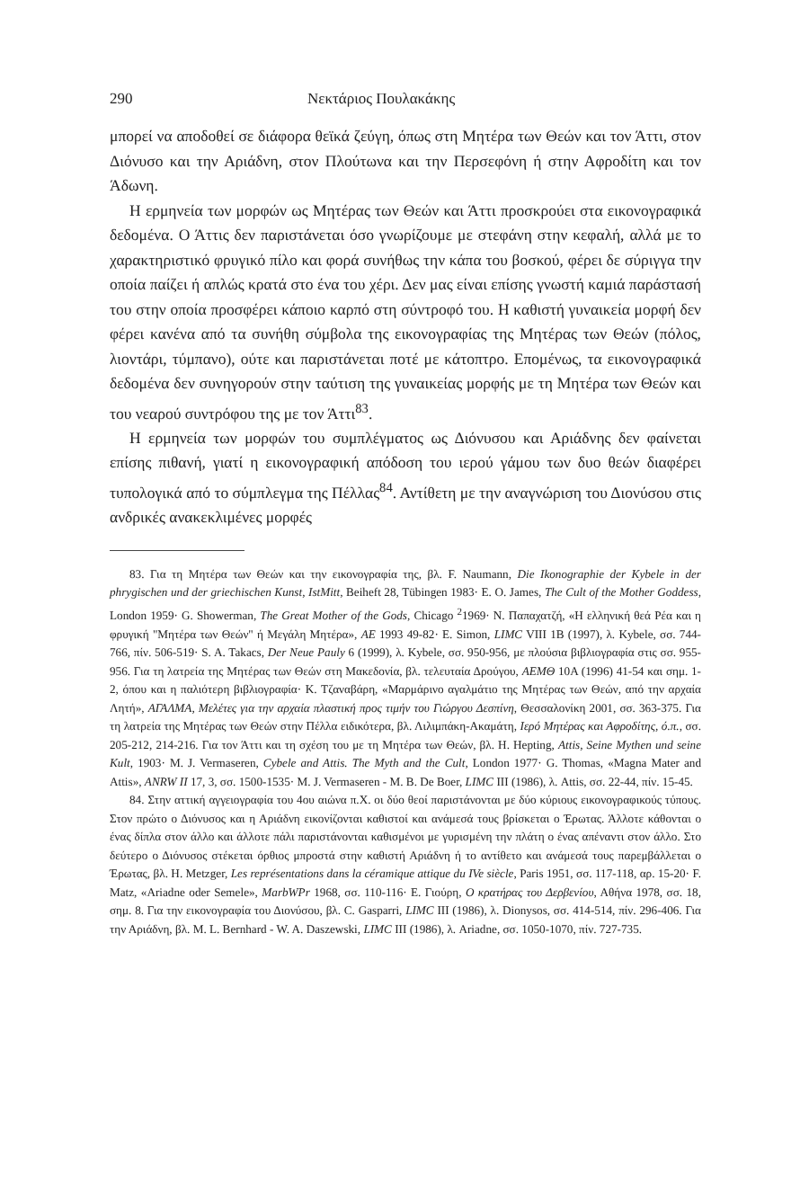290 Νεκτάριος Πουλακάκης
μπορεί να αποδοθεί σε διάφορα θεϊκά ζεύγη, όπως στη Μητέρα των Θεών και τον Άττι, στον Διόνυσο και την Αριάδνη, στον Πλούτωνα και την Περσεφόνη ή στην Αφροδίτη και τον Άδωνη.
Η ερμηνεία των μορφών ως Μητέρας των Θεών και Άττι προσκρούει στα εικονογραφικά δεδομένα. Ο Άττις δεν παριστάνεται όσο γνωρίζουμε με στεφάνη στην κεφαλή, αλλά με το χαρακτηριστικό φρυγικό πίλο και φορά συνήθως την κάπα του βοσκού, φέρει δε σύριγγα την οποία παίζει ή απλώς κρατά στο ένα του χέρι. Δεν μας είναι επίσης γνωστή καμιά παράστασή του στην οποία προσφέρει κάποιο καρπό στη σύντροφό του. Η καθιστή γυναικεία μορφή δεν φέρει κανένα από τα συνήθη σύμβολα της εικονογραφίας της Μητέρας των Θεών (πόλος, λιοντάρι, τύμπανο), ούτε και παριστάνεται ποτέ με κάτοπτρο. Επομένως, τα εικονογραφικά δεδομένα δεν συνηγορούν στην ταύτιση της γυναικείας μορφής με τη Μητέρα των Θεών και του νεαρού συντρόφου της με τον Άττι<sup>83</sup>.
Η ερμηνεία των μορφών του συμπλέγματος ως Διόνυσου και Αριάδνης δεν φαίνεται επίσης πιθανή, γιατί η εικονογραφική απόδοση του ιερού γάμου των δυο θεών διαφέρει τυπολογικά από το σύμπλεγμα της Πέλλας<sup>84</sup>. Αντίθετη με την αναγνώριση του Διονύσου στις ανδρικές ανακεκλιμένες μορφές
83. Για τη Μητέρα των Θεών και την εικονογραφία της, βλ. F. Naumann, Die Ikonographie der Kybele in der phrygischen und der griechischen Kunst, IstMitt, Beiheft 28, Tübingen 1983· E. O. James, The Cult of the Mother Goddess, London 1959· G. Showerman, The Great Mother of the Gods, Chicago <sup>2</sup>1969· Ν. Παπαχατζή, «Η ελληνική θεά Ρέα και η φρυγική "Μητέρα των Θεών" ή Μεγάλη Μητέρα», ΑΕ 1993 49-82· E. Simon, LIMC VIII 1B (1997), λ. Kybele, σσ. 744-766, πίν. 506-519· S. A. Takacs, Der Neue Pauly 6 (1999), λ. Kybele, σσ. 950-956, με πλούσια βιβλιογραφία στις σσ. 955-956. Για τη λατρεία της Μητέρας των Θεών στη Μακεδονία, βλ. τελευταία Δρούγου, ΑΕΜΘ 10Α (1996) 41-54 και σημ. 1-2, όπου και η παλιότερη βιβλιογραφία· Κ. Τζαναβάρη, «Μαρμάρινο αγαλμάτιο της Μητέρας των Θεών, από την αρχαία Λητή», ΑΓΑΛΜΑ, Μελέτες για την αρχαία πλαστική προς τιμήν του Γιώργου Δεσπίνη, Θεσσαλονίκη 2001, σσ. 363-375. Για τη λατρεία της Μητέρας των Θεών στην Πέλλα ειδικότερα, βλ. Λιλιμπάκη-Ακαμάτη, Ιερό Μητέρας και Αφροδίτης, ό.π., σσ. 205-212, 214-216. Για τον Άττι και τη σχέση του με τη Μητέρα των Θεών, βλ. H. Hepting, Attis, Seine Mythen und seine Kult, 1903· M. J. Vermaseren, Cybele and Attis. The Myth and the Cult, London 1977· G. Thomas, «Magna Mater and Attis», ANRW II 17, 3, σσ. 1500-1535· M. J. Vermaseren - M. B. De Boer, LIMC III (1986), λ. Attis, σσ. 22-44, πίν. 15-45.
84. Στην αττική αγγειογραφία του 4ου αιώνα π.Χ. οι δύο θεοί παριστάνονται με δύο κύριους εικονογραφικούς τύπους. Στον πρώτο ο Διόνυσος και η Αριάδνη εικονίζονται καθιστοί και ανάμεσά τους βρίσκεται ο Έρωτας. Άλλοτε κάθονται ο ένας δίπλα στον άλλο και άλλοτε πάλι παριστάνονται καθισμένοι με γυρισμένη την πλάτη ο ένας απέναντι στον άλλο. Στο δεύτερο ο Διόνυσος στέκεται όρθιος μπροστά στην καθιστή Αριάδνη ή το αντίθετο και ανάμεσά τους παρεμβάλλεται ο Έρωτας, βλ. H. Metzger, Les représentations dans la céramique attique du IVe siècle, Paris 1951, σσ. 117-118, αρ. 15-20· F. Matz, «Ariadne oder Semele», MarbWPr 1968, σσ. 110-116· Ε. Γιούρη, Ο κρατήρας του Δερβενίου, Αθήνα 1978, σσ. 18, σημ. 8. Για την εικονογραφία του Διονύσου, βλ. C. Gasparri, LIMC III (1986), λ. Dionysos, σσ. 414-514, πίν. 296-406. Για την Αριάδνη, βλ. M. L. Bernhard - W. A. Daszewski, LIMC III (1986), λ. Ariadne, σσ. 1050-1070, πίν. 727-735.